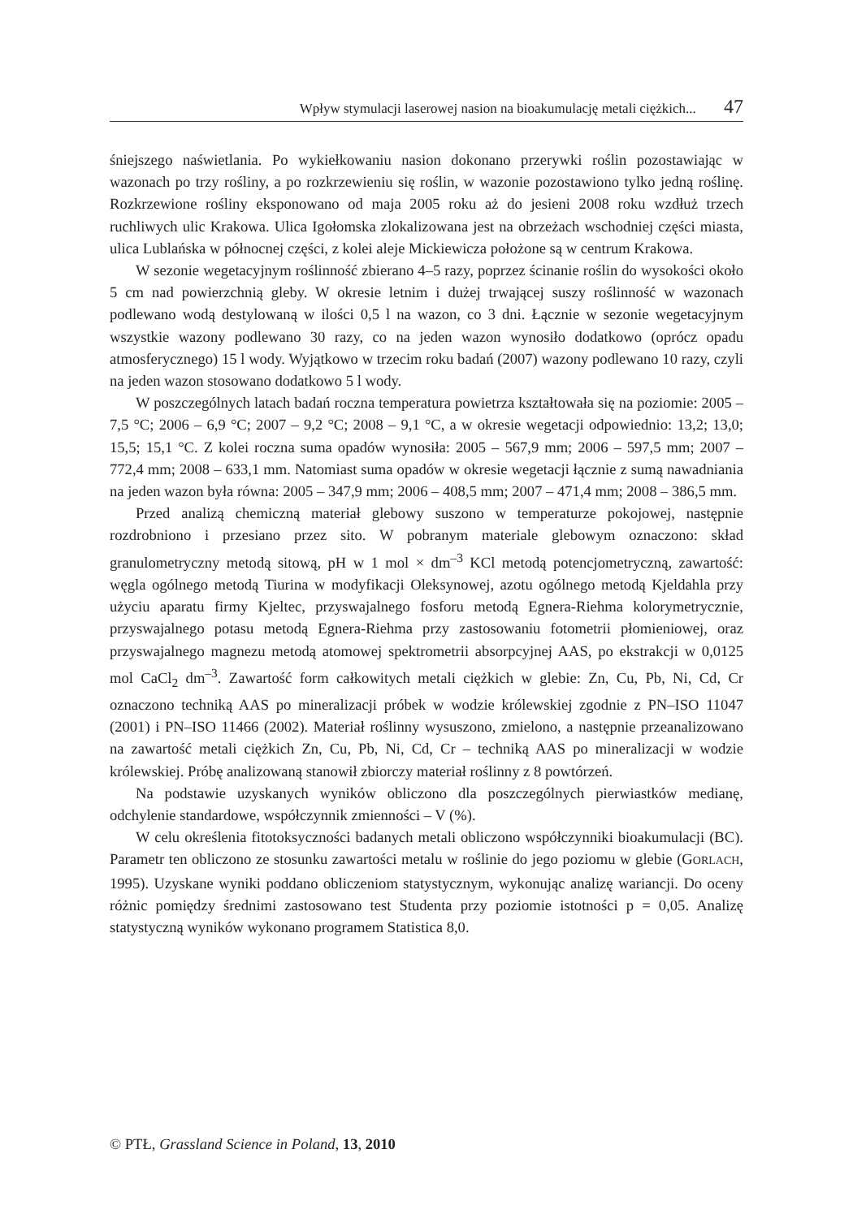Wpływ stymulacji laserowej nasion na bioakumulację metali ciężkich... 47
śniejszego naświetlania. Po wykiełkowaniu nasion dokonano przerywki roślin pozostawiając w wazonach po trzy rośliny, a po rozkrzewieniu się roślin, w wazonie pozostawiono tylko jedną roślinę. Rozkrzewione rośliny eksponowano od maja 2005 roku aż do jesieni 2008 roku wzdłuż trzech ruchliwych ulic Krakowa. Ulica Igołomska zlokalizowana jest na obrzeżach wschodniej części miasta, ulica Lublańska w północnej części, z kolei aleje Mickiewicza położone są w centrum Krakowa.
W sezonie wegetacyjnym roślinność zbierano 4–5 razy, poprzez ścinanie roślin do wysokości około 5 cm nad powierzchnią gleby. W okresie letnim i dużej trwającej suszy roślinność w wazonach podlewano wodą destylowaną w ilości 0,5 l na wazon, co 3 dni. Łącznie w sezonie wegetacyjnym wszystkie wazony podlewano 30 razy, co na jeden wazon wynosiło dodatkowo (oprócz opadu atmosferycznego) 15 l wody. Wyjątkowo w trzecim roku badań (2007) wazony podlewano 10 razy, czyli na jeden wazon stosowano dodatkowo 5 l wody.
W poszczególnych latach badań roczna temperatura powietrza kształtowała się na poziomie: 2005 – 7,5 °C; 2006 – 6,9 °C; 2007 – 9,2 °C; 2008 – 9,1 °C, a w okresie wegetacji odpowiednio: 13,2; 13,0; 15,5; 15,1 °C. Z kolei roczna suma opadów wynosiła: 2005 – 567,9 mm; 2006 – 597,5 mm; 2007 – 772,4 mm; 2008 – 633,1 mm. Natomiast suma opadów w okresie wegetacji łącznie z sumą nawadniania na jeden wazon była równa: 2005 – 347,9 mm; 2006 – 408,5 mm; 2007 – 471,4 mm; 2008 – 386,5 mm.
Przed analizą chemiczną materiał glebowy suszono w temperaturze pokojowej, następnie rozdrobniono i przesiano przez sito. W pobranym materiale glebowym oznaczono: skład granulometryczny metodą sitową, pH w 1 mol × dm<sup>–3</sup> KCl metodą potencjometryczną, zawartość: węgla ogólnego metodą Tiurina w modyfikacji Oleksynowej, azotu ogólnego metodą Kjeldahla przy użyciu aparatu firmy Kjeltec, przyswajalnego fosforu metodą Egnera-Riehma kolorymetrycznie, przyswajalnego potasu metodą Egnera-Riehma przy zastosowaniu fotometrii płomieniowej, oraz przyswajalnego magnezu metodą atomowej spektrometrii absorpcyjnej AAS, po ekstrakcji w 0,0125 mol CaCl<sub>2</sub> dm<sup>–3</sup>. Zawartość form całkowitych metali ciężkich w glebie: Zn, Cu, Pb, Ni, Cd, Cr oznaczono techniką AAS po mineralizacji próbek w wodzie królewskiej zgodnie z PN–ISO 11047 (2001) i PN–ISO 11466 (2002). Materiał roślinny wysuszono, zmielono, a następnie przeanalizowano na zawartość metali ciężkich Zn, Cu, Pb, Ni, Cd, Cr – techniką AAS po mineralizacji w wodzie królewskiej. Próbę analizowaną stanowił zbiorczy materiał roślinny z 8 powtórzeń.
Na podstawie uzyskanych wyników obliczono dla poszczególnych pierwiastków medianę, odchylenie standardowe, współczynnik zmienności – V (%).
W celu określenia fitotoksyczności badanych metali obliczono współczynniki bioakumulacji (BC). Parametr ten obliczono ze stosunku zawartości metalu w roślinie do jego poziomu w glebie (GORLACH, 1995). Uzyskane wyniki poddano obliczeniom statystycznym, wykonując analizę wariancji. Do oceny różnic pomiędzy średnimi zastosowano test Studenta przy poziomie istotności p = 0,05. Analizę statystyczną wyników wykonano programem Statistica 8,0.
© PTŁ, Grassland Science in Poland, 13, 2010